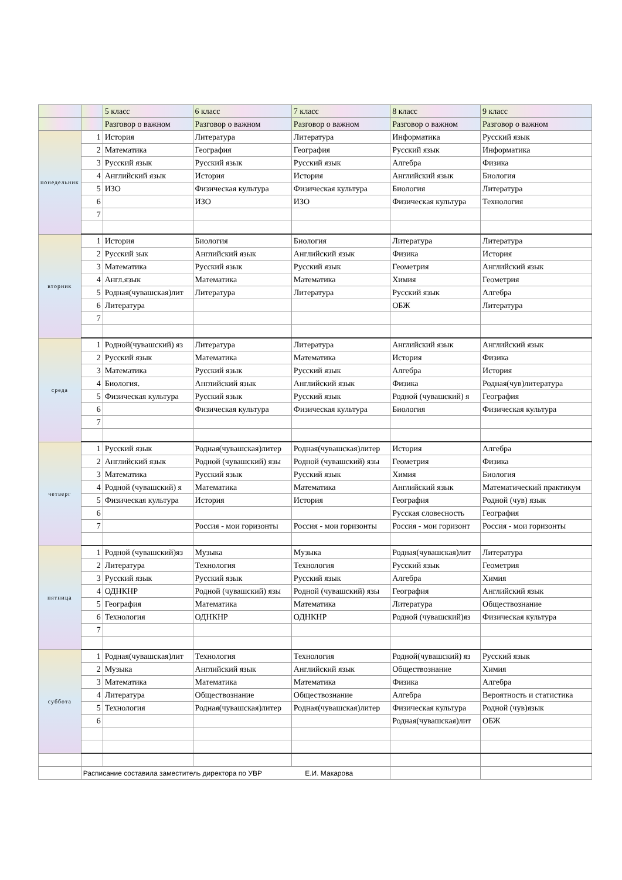| | | 5 класс | 6 класс | 7 класс | 8 класс | 9 класс |
| --- | --- | --- | --- | --- | --- | --- |
| | | Разговор о важном | Разговор о важном | Разговор о важном | Разговор о важном | Разговор о важном |
| понедельник | 1 | История | Литература | Литература | Информатика | Русский язык |
| | 2 | Математика | География | География | Русский язык | Информатика |
| | 3 | Русский язык | Русский язык | Русский язык | Алгебра | Физика |
| | 4 | Английский язык | История | История | Английский язык | Биология |
| | 5 | ИЗО | Физическая культура | Физическая культура | Биология | Литература |
| | 6 | | ИЗО | ИЗО | Физическая культура | Технология |
| | 7 | | | | | |
| вторник | 1 | История | Биология | Биология | Литература | Литература |
| | 2 | Русский зык | Английский язык | Английский язык | Физика | История |
| | 3 | Математика | Русский язык | Русский язык | Геометрия | Английский язык |
| | 4 | Англ.язык | Математика | Математика | Химия | Геометрия |
| | 5 | Родная(чувашская)лит | Литература | Литература | Русский язык | Алгебра |
| | 6 | Литература | | | ОБЖ | Литература |
| | 7 | | | | | |
| среда | 1 | Родной(чувашский) яз | Литература | Литература | Английский язык | Английский язык |
| | 2 | Русский язык | Математика | Математика | История | Физика |
| | 3 | Математика | Русский язык | Русский язык | Алгебра | История |
| | 4 | Биология. | Английский язык | Английский язык | Физика | Родная(чув)литература |
| | 5 | Физическая культура | Русский язык | Русский язык | Родной (чувашский) я | География |
| | 6 | | Физическая культура | Физическая культура | Биология | Физическая культура |
| | 7 | | | | | |
| четверг | 1 | Русский язык | Родная(чувашская)литер | Родная(чувашская)литер | История | Алгебра |
| | 2 | Английский язык | Родной (чувашский) язы | Родной (чувашский) язы | Геометрия | Физика |
| | 3 | Математика | Русский язык | Русский язык | Химия | Биология |
| | 4 | Родной (чувашский) я | Математика | Математика | Английский язык | Математический практикум |
| | 5 | Физическая культура | История | История | География | Родной (чув) язык |
| | 6 | | | | Русская словесность | География |
| | 7 | | Россия - мои горизонты | Россия - мои горизонты | Россия - мои горизонт | Россия - мои горизонты |
| пятница | 1 | Родной (чувашский)яз | Музыка | Музыка | Родная(чувашская)лит | Литература |
| | 2 | Литература | Технология | Технология | Русский язык | Геометрия |
| | 3 | Русский язык | Русский язык | Русский язык | Алгебра | Химия |
| | 4 | ОДНКНР | Родной (чувашский) язы | Родной (чувашский) язы | География | Английский язык |
| | 5 | География | Математика | Математика | Литература | Обществознание |
| | 6 | Технология | ОДНКНР | ОДНКНР | Родной (чувашский)яз | Физическая культура |
| | 7 | | | | | |
| суббота | 1 | Родная(чувашская)лит | Технология | Технология | Родной(чувашский) яз | Русский язык |
| | 2 | Музыка | Английский язык | Английский язык | Обществознание | Химия |
| | 3 | Математика | Математика | Математика | Физика | Алгебра |
| | 4 | Литература | Обществознание | Обществознание | Алгебра | Вероятность и статистика |
| | 5 | Технология | Родная(чувашская)литер | Родная(чувашская)литер | Физическая культура | Родной (чув)язык |
| | 6 | | | | Родная(чувашская)лит | ОБЖ |
| | Расписание составила заместитель директора по УВР Е.И. Макарова | | | | | |